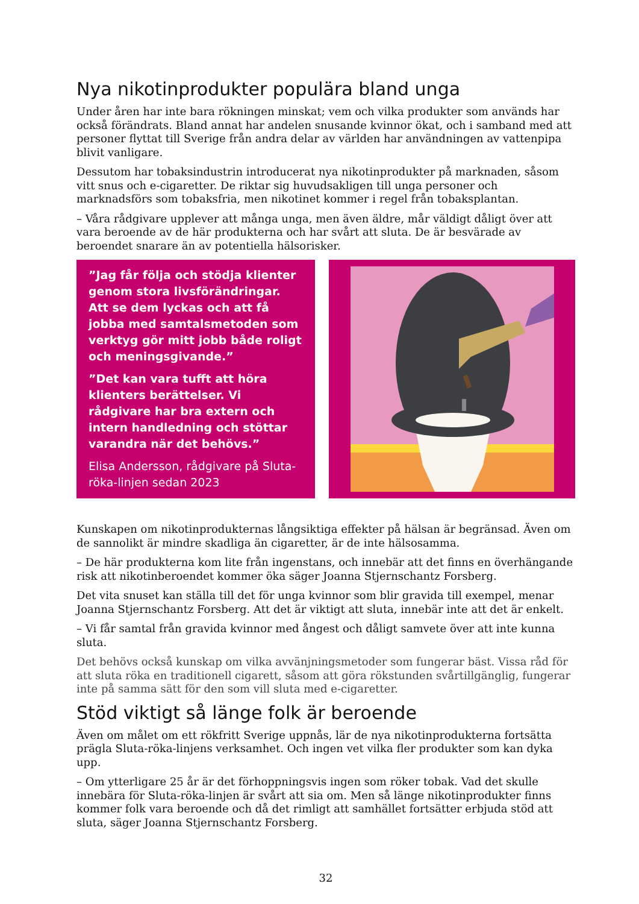Nya nikotinprodukter populära bland unga
Under åren har inte bara rökningen minskat; vem och vilka produkter som används har också förändrats. Bland annat har andelen snusande kvinnor ökat, och i samband med att personer flyttat till Sverige från andra delar av världen har användningen av vattenpipa blivit vanligare.
Dessutom har tobaksindustrin introducerat nya nikotinprodukter på marknaden, såsom vitt snus och e-cigaretter. De riktar sig huvudsakligen till unga personer och marknadsförs som tobaksfria, men nikotinet kommer i regel från tobaksplantan.
– Våra rådgivare upplever att många unga, men även äldre, mår väldigt dåligt över att vara beroende av de här produkterna och har svårt att sluta. De är besvärade av beroendet snarare än av potentiella hälsorisker.
”Jag får följa och stödja klienter genom stora livsförändringar. Att se dem lyckas och att få jobba med samtalsmetoden som verktyg gör mitt jobb både roligt och meningsgivande.”
”Det kan vara tufft att höra klienters berättelser. Vi rådgivare har bra extern och intern handledning och stöttar varandra när det behövs.”
Elisa Andersson, rådgivare på Sluta-röka-linjen sedan 2023
Kunskapen om nikotinprodukternas långsiktiga effekter på hälsan är begränsad. Även om de sannolikt är mindre skadliga än cigaretter, är de inte hälsosamma.
– De här produkterna kom lite från ingenstans, och innebär att det finns en överhängande risk att nikotinberoendet kommer öka säger Joanna Stjernschantz Forsberg.
Det vita snuset kan ställa till det för unga kvinnor som blir gravida till exempel, menar Joanna Stjernschantz Forsberg. Att det är viktigt att sluta, innebär inte att det är enkelt.
– Vi får samtal från gravida kvinnor med ångest och dåligt samvete över att inte kunna sluta.
Det behövs också kunskap om vilka avvänjningsmetoder som fungerar bäst. Vissa råd för att sluta röka en traditionell cigarett, såsom att göra rökstunden svårtillgänglig, fungerar inte på samma sätt för den som vill sluta med e-cigaretter.
Stöd viktigt så länge folk är beroende
Även om målet om ett rökfritt Sverige uppnås, lär de nya nikotinprodukterna fortsätta prägla Sluta-röka-linjens verksamhet. Och ingen vet vilka fler produkter som kan dyka upp.
– Om ytterligare 25 år är det förhoppningsvis ingen som röker tobak. Vad det skulle innebära för Sluta-röka-linjen är svårt att sia om. Men så länge nikotinprodukter finns kommer folk vara beroende och då det rimligt att samhället fortsätter erbjuda stöd att sluta, säger Joanna Stjernschantz Forsberg.
32